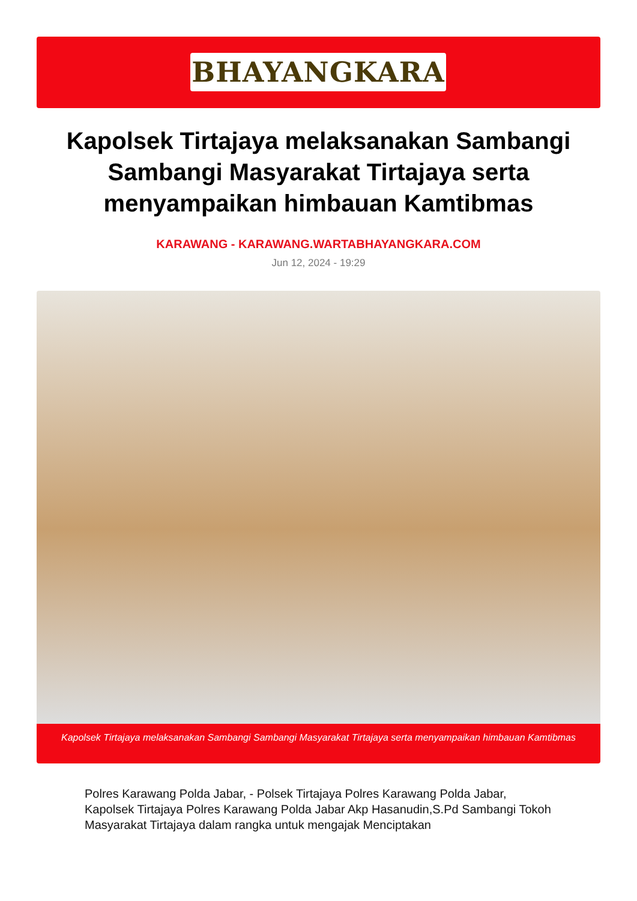BHAYANGKARA
Kapolsek Tirtajaya melaksanakan Sambangi Sambangi Masyarakat Tirtajaya serta menyampaikan himbauan Kamtibmas
KARAWANG - KARAWANG.WARTABHAYANGKARA.COM
Jun 12, 2024 - 19:29
Kapolsek Tirtajaya melaksanakan Sambangi Sambangi Masyarakat Tirtajaya serta menyampaikan himbauan Kamtibmas
Polres Karawang Polda Jabar, - Polsek Tirtajaya Polres Karawang Polda Jabar, Kapolsek Tirtajaya Polres Karawang Polda Jabar Akp Hasanudin,S.Pd Sambangi Tokoh Masyarakat Tirtajaya dalam rangka untuk mengajak Menciptakan